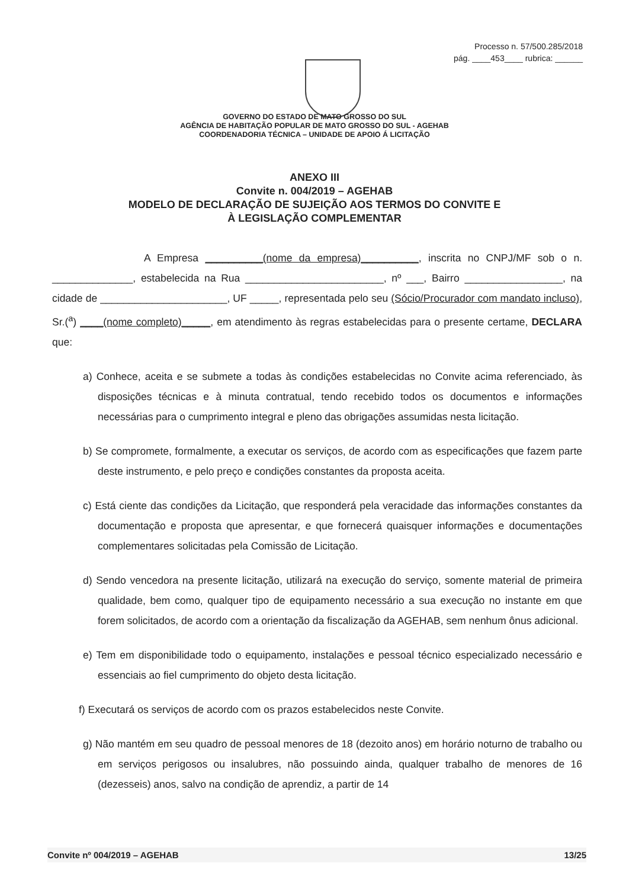Processo n. 57/500.285/2018
pág. ____453____ rubrica: ______
GOVERNO DO ESTADO DE MATO GROSSO DO SUL
AGÊNCIA DE HABITAÇÃO POPULAR DE MATO GROSSO DO SUL - AGEHAB
COORDENADORIA TÉCNICA – UNIDADE DE APOIO Á LICITAÇÃO
ANEXO III
Convite n. 004/2019 – AGEHAB
MODELO DE DECLARAÇÃO DE SUJEIÇÃO AOS TERMOS DO CONVITE E
À LEGISLAÇÃO COMPLEMENTAR
A Empresa __________(nome da empresa)__________, inscrita no CNPJ/MF sob o n. ______________, estabelecida na Rua ________________________, nº ___, Bairro _________________, na cidade de ______________________, UF _____, representada pelo seu (Sócio/Procurador com mandato incluso), Sr.(<sup>a</sup>) ____(nome completo)_____, em atendimento às regras estabelecidas para o presente certame, DECLARA que:
a) Conhece, aceita e se submete a todas às condições estabelecidas no Convite acima referenciado, às disposições técnicas e à minuta contratual, tendo recebido todos os documentos e informações necessárias para o cumprimento integral e pleno das obrigações assumidas nesta licitação.
b) Se compromete, formalmente, a executar os serviços, de acordo com as especificações que fazem parte deste instrumento, e pelo preço e condições constantes da proposta aceita.
c) Está ciente das condições da Licitação, que responderá pela veracidade das informações constantes da documentação e proposta que apresentar, e que fornecerá quaisquer informações e documentações complementares solicitadas pela Comissão de Licitação.
d) Sendo vencedora na presente licitação, utilizará na execução do serviço, somente material de primeira qualidade, bem como, qualquer tipo de equipamento necessário a sua execução no instante em que forem solicitados, de acordo com a orientação da fiscalização da AGEHAB, sem nenhum ônus adicional.
e) Tem em disponibilidade todo o equipamento, instalações e pessoal técnico especializado necessário e essenciais ao fiel cumprimento do objeto desta licitação.
f) Executará os serviços de acordo com os prazos estabelecidos neste Convite.
g) Não mantém em seu quadro de pessoal menores de 18 (dezoito anos) em horário noturno de trabalho ou em serviços perigosos ou insalubres, não possuindo ainda, qualquer trabalho de menores de 16 (dezesseis) anos, salvo na condição de aprendiz, a partir de 14
Convite nº 004/2019 – AGEHAB 13/25